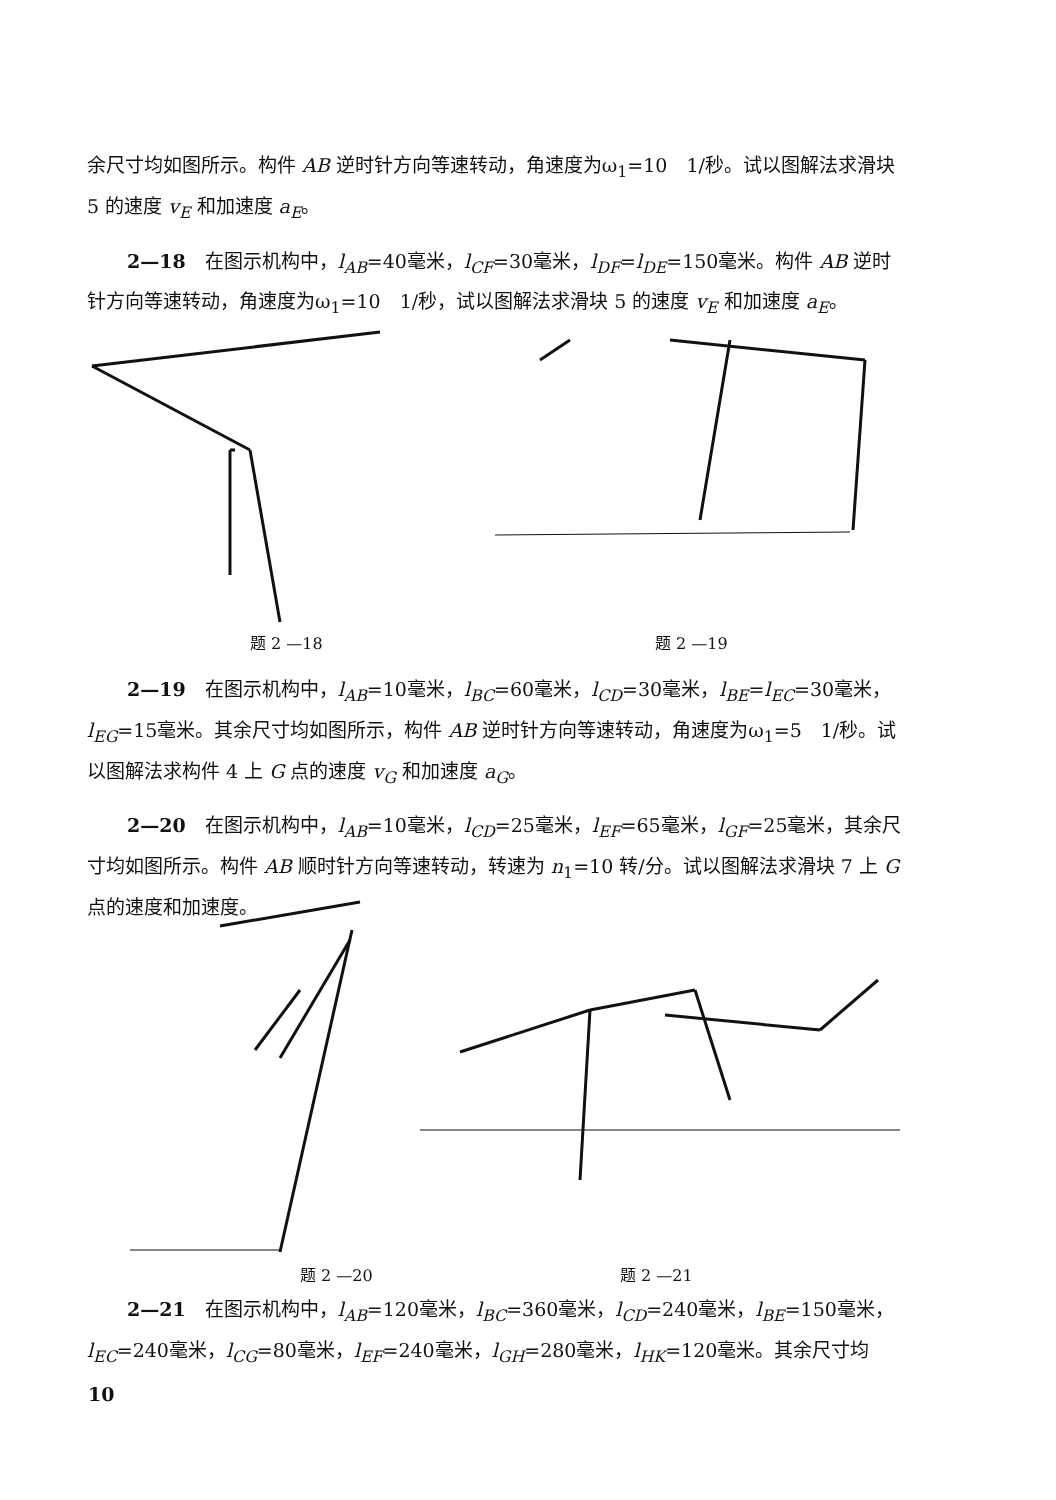余尺寸均如图所示。构件 AB 逆时针方向等速转动，角速度为ω<sub>1</sub>=10　1/秒。试以图解法求滑块 5 的速度 v<sub>E</sub> 和加速度 a<sub>E</sub>。
2—18　在图示机构中，l<sub>AB</sub>=40毫米，l<sub>CF</sub>=30毫米，l<sub>DF</sub>=l<sub>DE</sub>=150毫米。构件 AB 逆时针方向等速转动，角速度为ω<sub>1</sub>=10　1/秒，试以图解法求滑块 5 的速度 v<sub>E</sub> 和加速度 a<sub>E</sub>。
题 2 —18 题 2 —19
2—19　在图示机构中，l<sub>AB</sub>=10毫米，l<sub>BC</sub>=60毫米，l<sub>CD</sub>=30毫米，l<sub>BE</sub>=l<sub>EC</sub>=30毫米，l<sub>EG</sub>=15毫米。其余尺寸均如图所示，构件 AB 逆时针方向等速转动，角速度为ω<sub>1</sub>=5　1/秒。试以图解法求构件 4 上 G 点的速度 v<sub>G</sub> 和加速度 a<sub>G</sub>。
2—20　在图示机构中，l<sub>AB</sub>=10毫米，l<sub>CD</sub>=25毫米，l<sub>EF</sub>=65毫米，l<sub>GF</sub>=25毫米，其余尺寸均如图所示。构件 AB 顺时针方向等速转动，转速为 n<sub>1</sub>=10 转/分。试以图解法求滑块 7 上 G 点的速度和加速度。
题 2 —20 题 2 —21
2—21　在图示机构中，l<sub>AB</sub>=120毫米，l<sub>BC</sub>=360毫米，l<sub>CD</sub>=240毫米，l<sub>BE</sub>=150毫米，l<sub>EC</sub>=240毫米，l<sub>CG</sub>=80毫米，l<sub>EF</sub>=240毫米，l<sub>GH</sub>=280毫米，l<sub>HK</sub>=120毫米。其余尺寸均
10